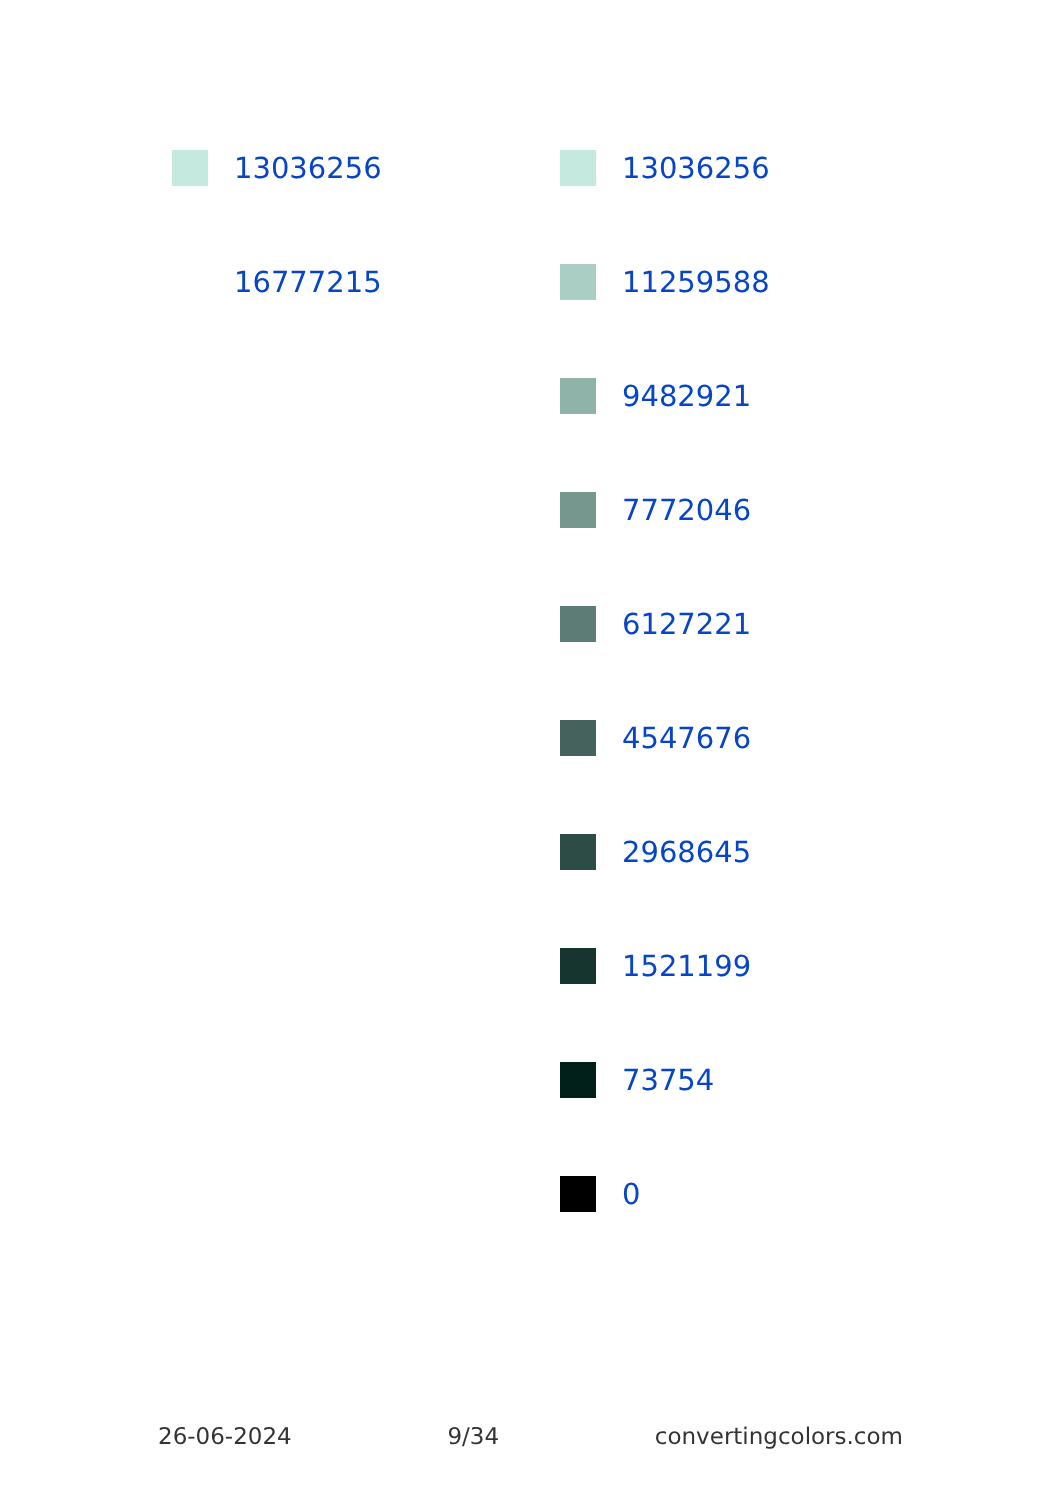13036256
16777215
13036256
11259588
9482921
7772046
6127221
4547676
2968645
1521199
73754
0
26-06-2024 9/34 convertingcolors.com